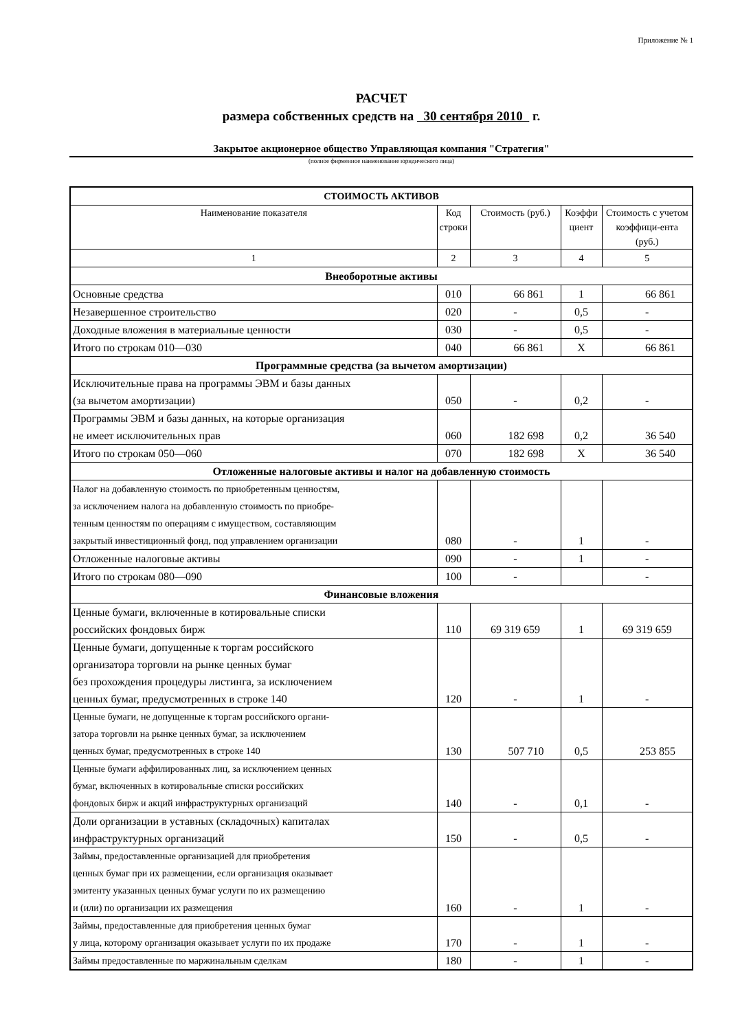Приложение № 1
РАСЧЕТ
размера собственных средств на 30 сентября 2010 г.
Закрытое акционерное общество Управляющая компания "Стратегия"
(полное фирменное наименование юридического лица)
| СТОИМОСТЬ АКТИВОВ | | | | |
| Наименование показателя | Код строки | Стоимость (руб.) | Коэффи циент | Стоимость с учетом коэффици-ента (руб.) |
| 1 | 2 | 3 | 4 | 5 |
| Внеоборотные активы | | | | |
| Основные средства | 010 | 66 861 | 1 | 66 861 |
| Незавершенное строительство | 020 | - | 0,5 | - |
| Доходные вложения в материальные ценности | 030 | - | 0,5 | - |
| Итого по строкам 010—030 | 040 | 66 861 | X | 66 861 |
| Программные средства (за вычетом амортизации) | | | | |
| Исключительные права на программы ЭВМ и базы данных (за вычетом амортизации) | 050 | - | 0,2 | - |
| Программы ЭВМ и базы данных, на которые организация не имеет исключительных прав | 060 | 182 698 | 0,2 | 36 540 |
| Итого по строкам 050—060 | 070 | 182 698 | X | 36 540 |
| Отложенные налоговые активы и налог на добавленную стоимость | | | | |
| Налог на добавленную стоимость по приобретенным ценностям, за исключением налога на добавленную стоимость по приобре- тенным ценностям по операциям с имуществом, составляющим закрытый инвестиционный фонд, под управлением организации | 080 | - | 1 | - |
| Отложенные налоговые активы | 090 | - | 1 | - |
| Итого по строкам 080—090 | 100 | - | | - |
| Финансовые вложения | | | | |
| Ценные бумаги, включенные в котировальные списки российских фондовых бирж | 110 | 69 319 659 | 1 | 69 319 659 |
| Ценные бумаги, допущенные к торгам российского организатора торговли на рынке ценных бумаг без прохождения процедуры листинга, за исключением ценных бумаг, предусмотренных в строке 140 | 120 | - | 1 | - |
| Ценные бумаги, не допущенные к торгам российского органи- затора торговли на рынке ценных бумаг, за исключением ценных бумаг, предусмотренных в строке 140 | 130 | 507 710 | 0,5 | 253 855 |
| Ценные бумаги аффилированных лиц, за исключением ценных бумаг, включенных в котировальные списки российских фондовых бирж и акций инфраструктурных организаций | 140 | - | 0,1 | - |
| Доли организации в уставных (складочных) капиталах инфраструктурных организаций | 150 | - | 0,5 | - |
| Займы, предоставленные организацией для приобретения ценных бумаг при их размещении, если организация оказывает эмитенту указанных ценных бумаг услуги по их размещению и (или) по организации их размещения | 160 | - | 1 | - |
| Займы, предоставленные для приобретения ценных бумаг у лица, которому организация оказывает услуги по их продаже | 170 | - | 1 | - |
| Займы предоставленные по маржинальным сделкам | 180 | - | 1 | - |